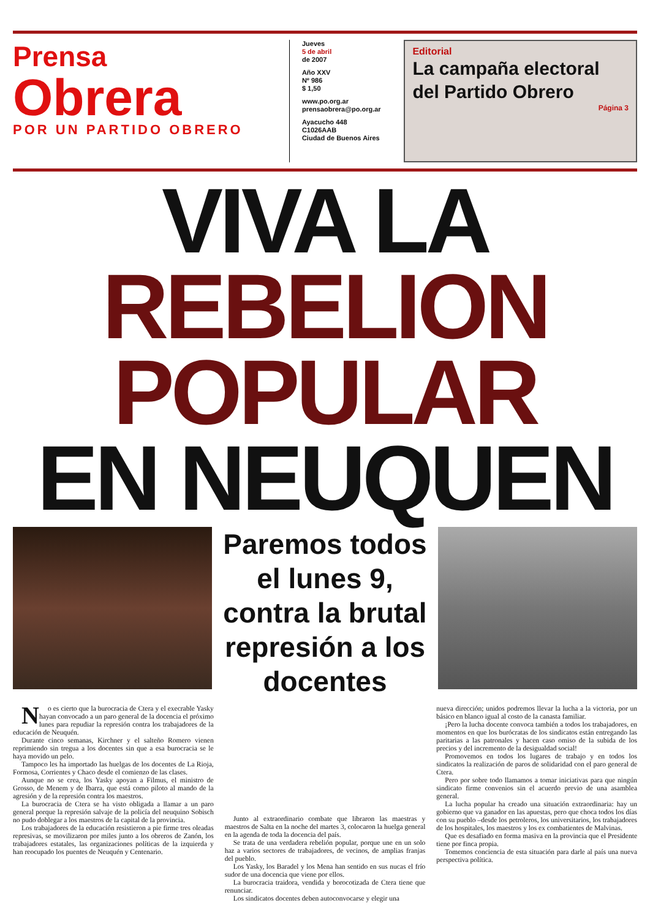Prensa
Obrera
POR UN PARTIDO OBRERO
Jueves
5 de abril
de 2007
Año XXV
Nº 986
$ 1,50
www.po.org.ar
prensaobrera@po.org.ar
Ayacucho 448
C1026AAB
Ciudad de Buenos Aires
Editorial
La campaña electoral del Partido Obrero
Página 3
VIVA LA
REBELION
POPULAR
EN NEUQUEN
Paremos todos el lunes 9, contra la brutal represión a los docentes
No es cierto que la burocracia de Ctera y el execrable Yasky hayan convocado a un paro general de la docencia el próximo lunes para repudiar la represión contra los trabajadores de la educación de Neuquén.
Durante cinco semanas, Kirchner y el salteño Romero vienen reprimiendo sin tregua a los docentes sin que a esa burocracia se le haya movido un pelo.
Tampoco les ha importado las huelgas de los docentes de La Rioja, Formosa, Corrientes y Chaco desde el comienzo de las clases.
Aunque no se crea, los Yasky apoyan a Filmus, el ministro de Grosso, de Menem y de Ibarra, que está como piloto al mando de la agresión y de la represión contra los maestros.
La burocracia de Ctera se ha visto obligada a llamar a un paro general porque la represión salvaje de la policía del neuquino Sobisch no pudo doblegar a los maestros de la capital de la provincia.
Los trabajadores de la educación resistieron a pie firme tres oleadas represivas, se movilizaron por miles junto a los obreros de Zanón, los trabajadores estatales, las organizaciones políticas de la izquierda y han reocupado los puentes de Neuquén y Centenario.
Junto al extraordinario combate que libraron las maestras y maestros de Salta en la noche del martes 3, colocaron la huelga general en la agenda de toda la docencia del país.
Se trata de una verdadera rebelión popular, porque une en un solo haz a varios sectores de trabajadores, de vecinos, de amplias franjas del pueblo.
Los Yasky, los Baradel y los Mena han sentido en sus nucas el frío sudor de una docencia que viene por ellos.
La burocracia traidora, vendida y borocotizada de Ctera tiene que renunciar.
Los sindicatos docentes deben autoconvocarse y elegir una
nueva dirección; unidos podremos llevar la lucha a la victoria, por un básico en blanco igual al costo de la canasta familiar.
¡Pero la lucha docente convoca también a todos los trabajadores, en momentos en que los burócratas de los sindicatos están entregando las paritarias a las patronales y hacen caso omiso de la subida de los precios y del incremento de la desigualdad social!
Promovemos en todos los lugares de trabajo y en todos los sindicatos la realización de paros de solidaridad con el paro general de Ctera.
Pero por sobre todo llamamos a tomar iniciativas para que ningún sindicato firme convenios sin el acuerdo previo de una asamblea general.
La lucha popular ha creado una situación extraordinaria: hay un gobierno que va ganador en las apuestas, pero que choca todos los días con su pueblo –desde los petroleros, los universitarios, los trabajadores de los hospitales, los maestros y los ex combatientes de Malvinas.
Que es desafiado en forma masiva en la provincia que el Presidente tiene por finca propia.
Tomemos conciencia de esta situación para darle al país una nueva perspectiva política.